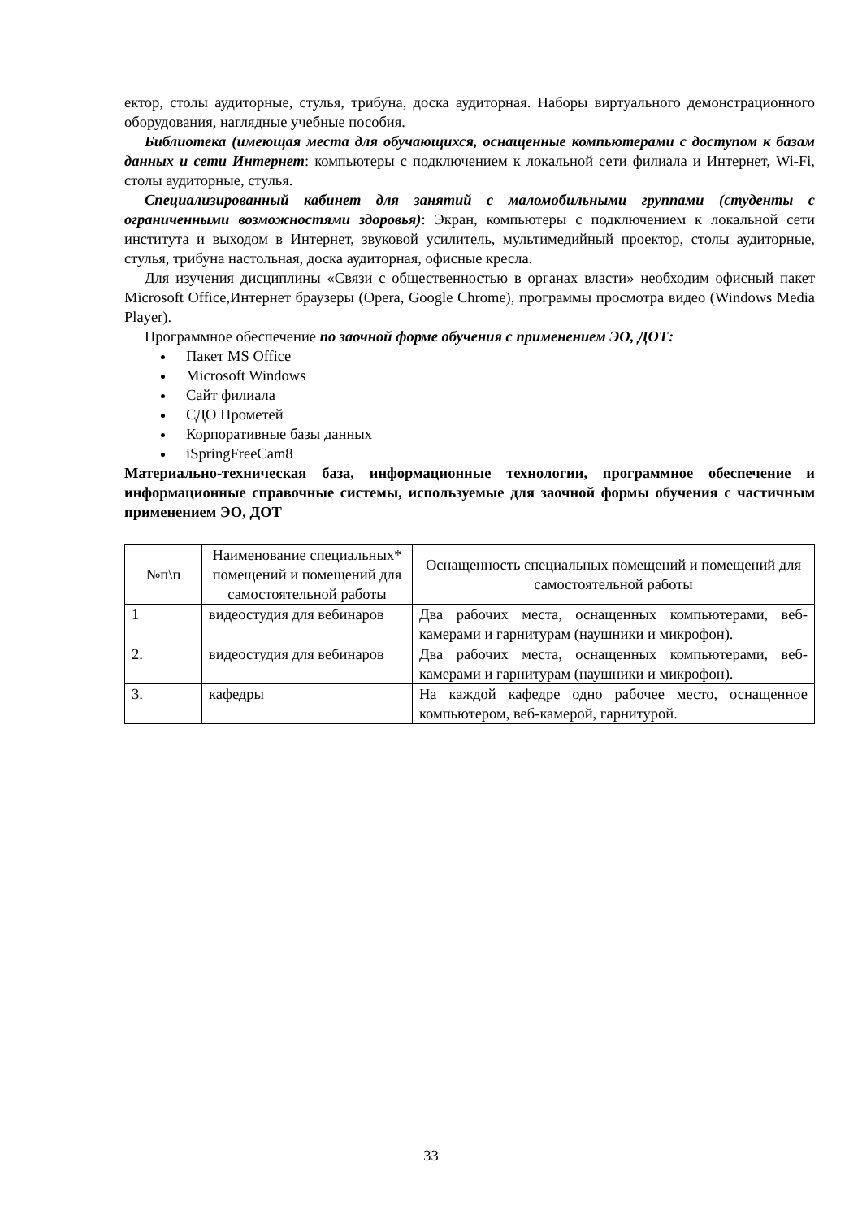ектор, столы аудиторные, стулья, трибуна, доска аудиторная. Наборы виртуального демонстрационного оборудования, наглядные учебные пособия.
Библиотека (имеющая места для обучающихся, оснащенные компьютерами с доступом к базам данных и сети Интернет: компьютеры с подключением к локальной сети филиала и Интернет, Wi-Fi, столы аудиторные, стулья.
Специализированный кабинет для занятий с маломобильными группами (студенты с ограниченными возможностями здоровья): Экран, компьютеры с подключением к локальной сети института и выходом в Интернет, звуковой усилитель, мультимедийный проектор, столы аудиторные, стулья, трибуна настольная, доска аудиторная, офисные кресла.
Для изучения дисциплины «Связи с общественностью в органах власти» необходим офисный пакет Microsoft Office,Интернет браузеры (Opera, Google Chrome), программы просмотра видео (Windows Media Player).
Программное обеспечение по заочной форме обучения с применением ЭО, ДОТ:
Пакет MS Office
Microsoft Windows
Сайт филиала
СДО Прометей
Корпоративные базы данных
iSpringFreeCam8
Материально-техническая база, информационные технологии, программное обеспечение и информационные справочные системы, используемые для заочной формы обучения с частичным применением ЭО, ДОТ
| №п\п | Наименование специальных* помещений и помещений для самостоятельной работы | Оснащенность специальных помещений и помещений для самостоятельной работы |
| 1 | видеостудия для вебинаров | Два рабочих места, оснащенных компьютерами, веб-камерами и гарнитурам (наушники и микрофон). |
| 2. | видеостудия для вебинаров | Два рабочих места, оснащенных компьютерами, веб-камерами и гарнитурам (наушники и микрофон). |
| 3. | кафедры | На каждой кафедре одно рабочее место, оснащенное компьютером, веб-камерой, гарнитурой. |
33